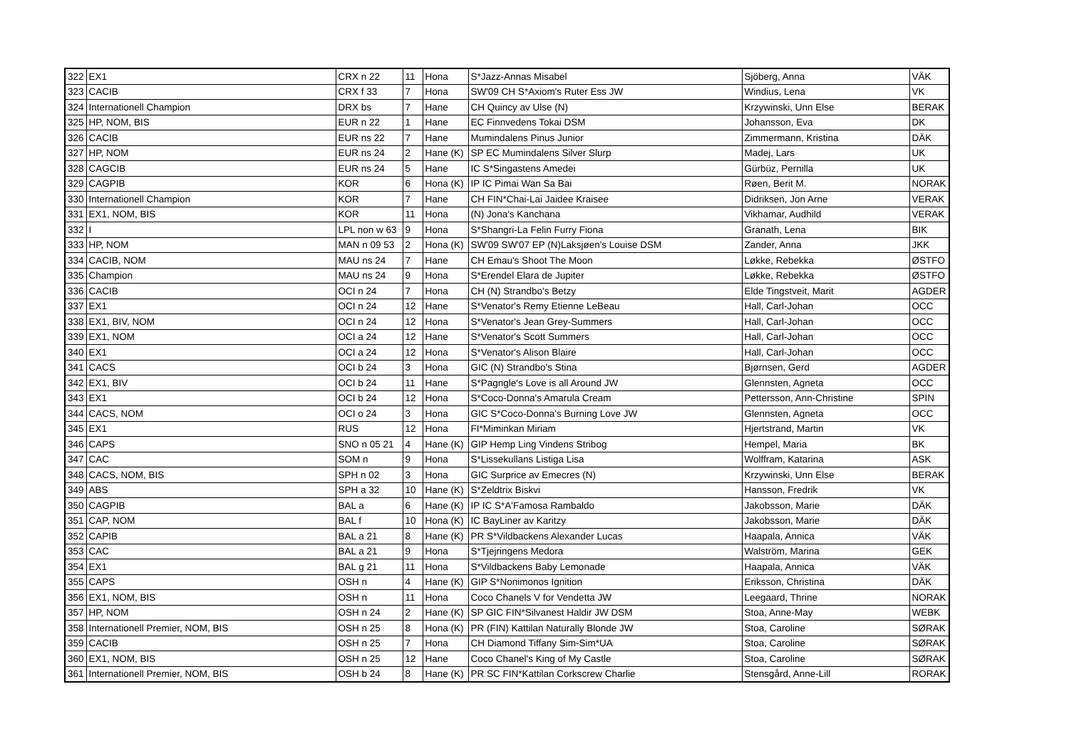| 322 | EX1 | CRX n 22 | 11 | Hona | S*Jazz-Annas Misabel | Sjöberg, Anna | VÄK |
| 323 | CACIB | CRX f 33 | 7 | Hona | SW'09 CH S*Axiom's Ruter Ess JW | Windius, Lena | VK |
| 324 | Internationell Champion | DRX bs | 7 | Hane | CH Quincy av Ulse (N) | Krzywinski, Unn Else | BERAK |
| 325 | HP, NOM, BIS | EUR n 22 | 1 | Hane | EC Finnvedens Tokai DSM | Johansson, Eva | DK |
| 326 | CACIB | EUR ns 22 | 7 | Hane | Mumindalens Pinus Junior | Zimmermann, Kristina | DÄK |
| 327 | HP, NOM | EUR ns 24 | 2 | Hane (K) | SP EC Mumindalens Silver Slurp | Madej, Lars | UK |
| 328 | CAGCIB | EUR ns 24 | 5 | Hane | IC S*Singastens Amedei | Gürbüz, Pernilla | UK |
| 329 | CAGPIB | KOR | 6 | Hona (K) | IP IC Pimai Wan Sa Bai | Røen, Berit M. | NORAK |
| 330 | Internationell Champion | KOR | 7 | Hane | CH FIN*Chai-Lai Jaidee Kraisee | Didriksen, Jon Arne | VERAK |
| 331 | EX1, NOM, BIS | KOR | 11 | Hona | (N) Jona's Kanchana | Vikhamar, Audhild | VERAK |
| 332 | I | LPL non w 63 | 9 | Hona | S*Shangri-La Felin Furry Fiona | Granath, Lena | BIK |
| 333 | HP, NOM | MAN n 09 53 | 2 | Hona (K) | SW'09 SW'07 EP (N)Laksjøen's Louise DSM | Zander, Anna | JKK |
| 334 | CACIB, NOM | MAU ns 24 | 7 | Hane | CH Emau's Shoot The Moon | Løkke, Rebekka | ØSTFO |
| 335 | Champion | MAU ns 24 | 9 | Hona | S*Erendel Elara de Jupiter | Løkke, Rebekka | ØSTFO |
| 336 | CACIB | OCI n 24 | 7 | Hona | CH (N) Strandbo's Betzy | Elde Tingstveit, Marit | AGDER |
| 337 | EX1 | OCI n 24 | 12 | Hane | S*Venator's Remy Etienne LeBeau | Hall, Carl-Johan | OCC |
| 338 | EX1, BIV, NOM | OCI n 24 | 12 | Hona | S*Venator's Jean Grey-Summers | Hall, Carl-Johan | OCC |
| 339 | EX1, NOM | OCI a 24 | 12 | Hane | S*Venator's Scott Summers | Hall, Carl-Johan | OCC |
| 340 | EX1 | OCI a 24 | 12 | Hona | S*Venator's Alison Blaire | Hall, Carl-Johan | OCC |
| 341 | CACS | OCI b 24 | 3 | Hona | GIC (N) Strandbo's Stina | Bjørnsen, Gerd | AGDER |
| 342 | EX1, BIV | OCI b 24 | 11 | Hane | S*Pagngle's Love is all Around JW | Glennsten, Agneta | OCC |
| 343 | EX1 | OCI b 24 | 12 | Hona | S*Coco-Donna's Amarula Cream | Pettersson, Ann-Christine | SPIN |
| 344 | CACS, NOM | OCI o 24 | 3 | Hona | GIC S*Coco-Donna's Burning Love JW | Glennsten, Agneta | OCC |
| 345 | EX1 | RUS | 12 | Hona | FI*Miminkan Miriam | Hjertstrand, Martin | VK |
| 346 | CAPS | SNO n 05 21 | 4 | Hane (K) | GIP Hemp Ling Vindens Stribog | Hempel, Maria | BK |
| 347 | CAC | SOM n | 9 | Hona | S*Lissekullans Listiga Lisa | Wolffram, Katarina | ASK |
| 348 | CACS, NOM, BIS | SPH n 02 | 3 | Hona | GIC Surprice av Emecres (N) | Krzywinski, Unn Else | BERAK |
| 349 | ABS | SPH a 32 | 10 | Hane (K) | S*Zeldtrix Biskvi | Hansson, Fredrik | VK |
| 350 | CAGPIB | BAL a | 6 | Hane (K) | IP IC S*A'Famosa Rambaldo | Jakobsson, Marie | DÄK |
| 351 | CAP, NOM | BAL f | 10 | Hona (K) | IC BayLiner av Karitzy | Jakobsson, Marie | DÄK |
| 352 | CAPIB | BAL a 21 | 8 | Hane (K) | PR S*Vildbackens Alexander Lucas | Haapala, Annica | VÄK |
| 353 | CAC | BAL a 21 | 9 | Hona | S*Tjejringens Medora | Walström, Marina | GEK |
| 354 | EX1 | BAL g 21 | 11 | Hona | S*Vildbackens Baby Lemonade | Haapala, Annica | VÄK |
| 355 | CAPS | OSH n | 4 | Hane (K) | GIP S*Nonimonos Ignition | Eriksson, Christina | DÄK |
| 356 | EX1, NOM, BIS | OSH n | 11 | Hona | Coco Chanels V for Vendetta JW | Leegaard, Thrine | NORAK |
| 357 | HP, NOM | OSH n 24 | 2 | Hane (K) | SP GIC FIN*Silvanest Haldir JW DSM | Stoa, Anne-May | WEBK |
| 358 | Internationell Premier, NOM, BIS | OSH n 25 | 8 | Hona (K) | PR (FIN) Kattilan Naturally Blonde JW | Stoa, Caroline | SØRAK |
| 359 | CACIB | OSH n 25 | 7 | Hona | CH Diamond Tiffany Sim-Sim*UA | Stoa, Caroline | SØRAK |
| 360 | EX1, NOM, BIS | OSH n 25 | 12 | Hane | Coco Chanel's King of My Castle | Stoa, Caroline | SØRAK |
| 361 | Internationell Premier, NOM, BIS | OSH b 24 | 8 | Hane (K) | PR SC FIN*Kattilan Corkscrew Charlie | Stensgård, Anne-Lill | RORAK |